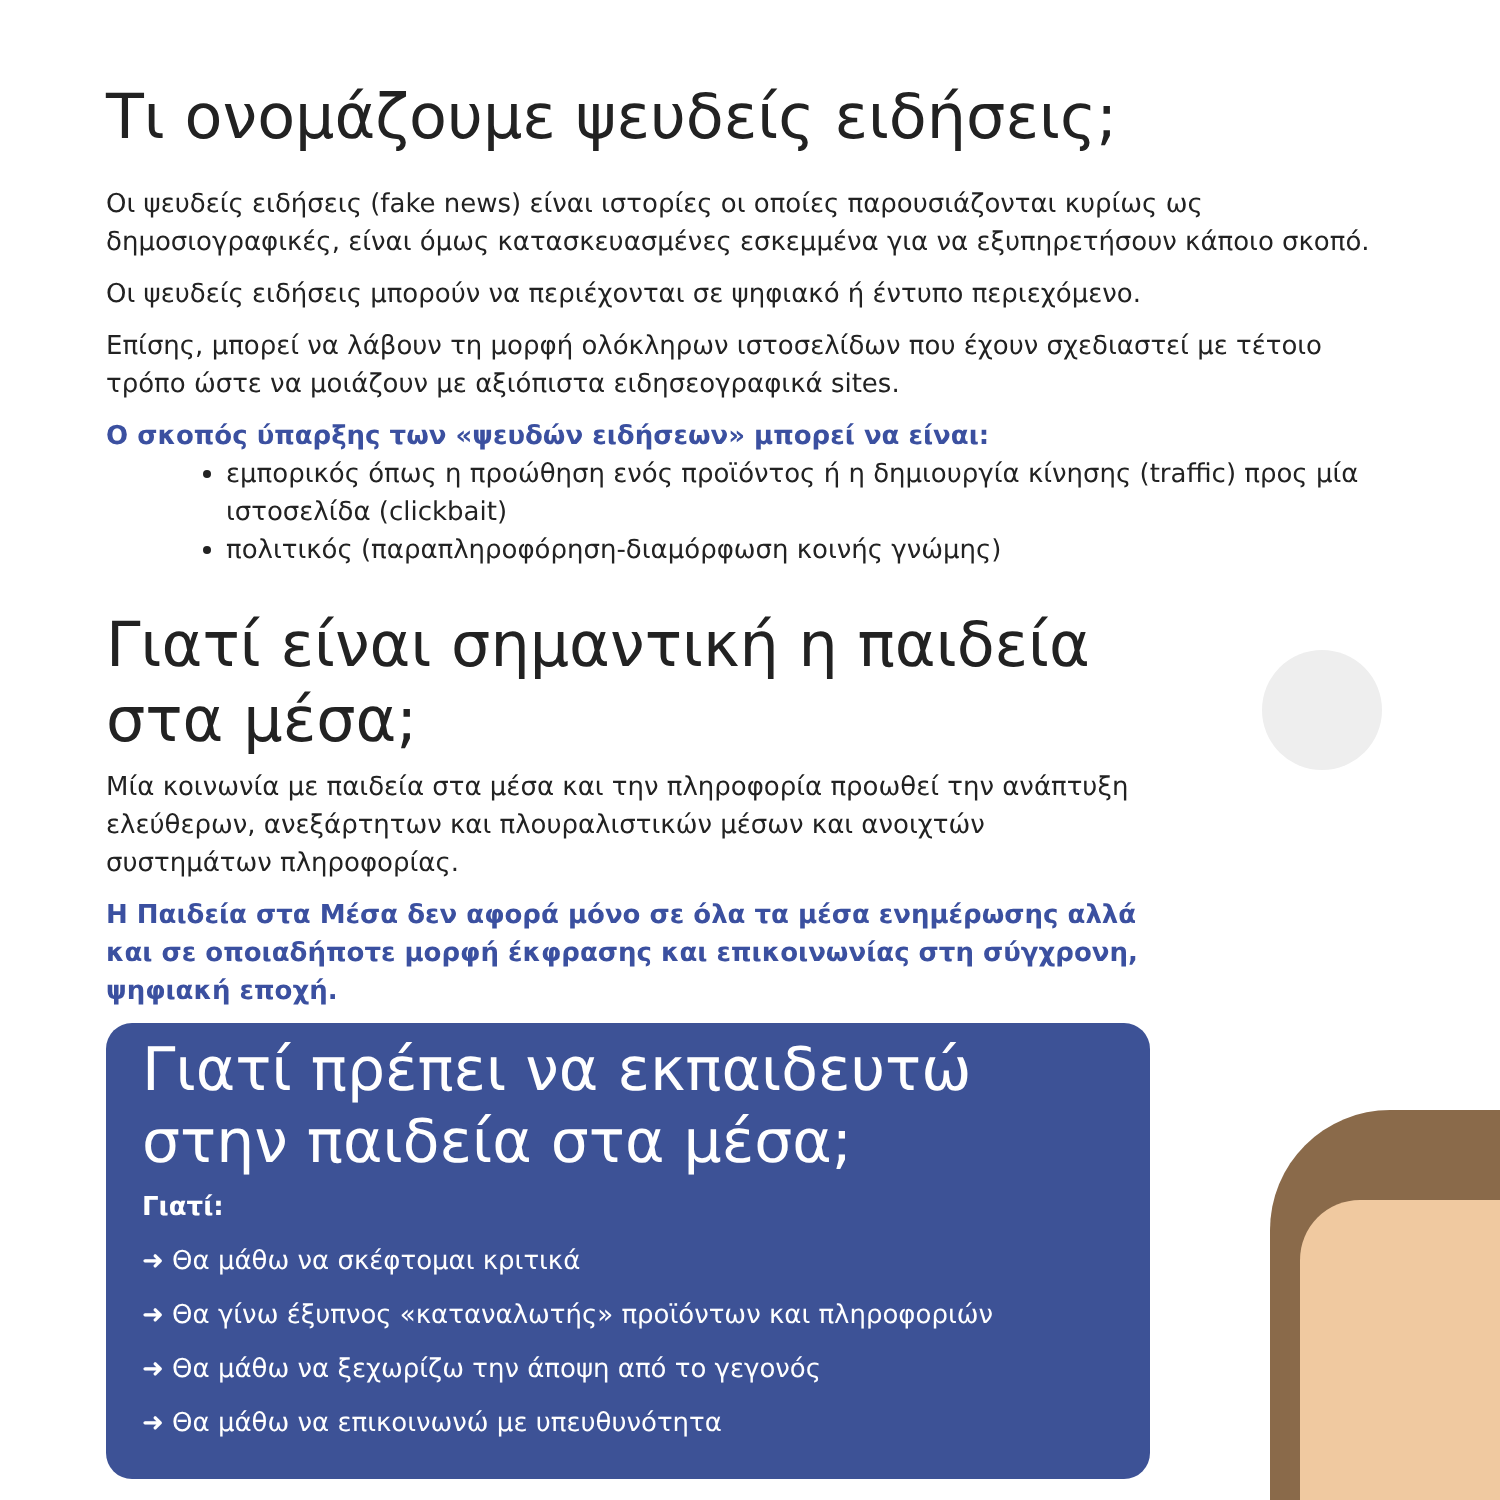Τι ονομάζουμε ψευδείς ειδήσεις;
Οι ψευδείς ειδήσεις (fake news) είναι ιστορίες οι οποίες παρουσιάζονται κυρίως ως δημοσιογραφικές, είναι όμως κατασκευασμένες εσκεμμένα για να εξυπηρετήσουν κάποιο σκοπό.
Οι ψευδείς ειδήσεις μπορούν να περιέχονται σε ψηφιακό ή έντυπο περιεχόμενο.
Επίσης, μπορεί να λάβουν τη μορφή ολόκληρων ιστοσελίδων που έχουν σχεδιαστεί με τέτοιο τρόπο ώστε να μοιάζουν με αξιόπιστα ειδησεογραφικά sites.
Ο σκοπός ύπαρξης των «ψευδών ειδήσεων» μπορεί να είναι:
εμπορικός όπως η προώθηση ενός προϊόντος ή η δημιουργία κίνησης (traffic) προς μία ιστοσελίδα (clickbait)
πολιτικός (παραπληροφόρηση-διαμόρφωση κοινής γνώμης)
Γιατί είναι σημαντική η παιδεία στα μέσα;
Μία κοινωνία με παιδεία στα μέσα και την πληροφορία προωθεί την ανάπτυξη ελεύθερων, ανεξάρτητων και πλουραλιστικών μέσων και ανοιχτών συστημάτων πληροφορίας.
Η Παιδεία στα Μέσα δεν αφορά μόνο σε όλα τα μέσα ενημέρωσης αλλά και σε οποιαδήποτε μορφή έκφρασης και επικοινωνίας στη σύγχρονη, ψηφιακή εποχή.
Γιατί πρέπει να εκπαιδευτώ στην παιδεία στα μέσα;
Γιατί:
➜ Θα μάθω να σκέφτομαι κριτικά
➜ Θα γίνω έξυπνος «καταναλωτής» προϊόντων και πληροφοριών
➜ Θα μάθω να ξεχωρίζω την άποψη από το γεγονός
➜ Θα μάθω να επικοινωνώ με υπευθυνότητα